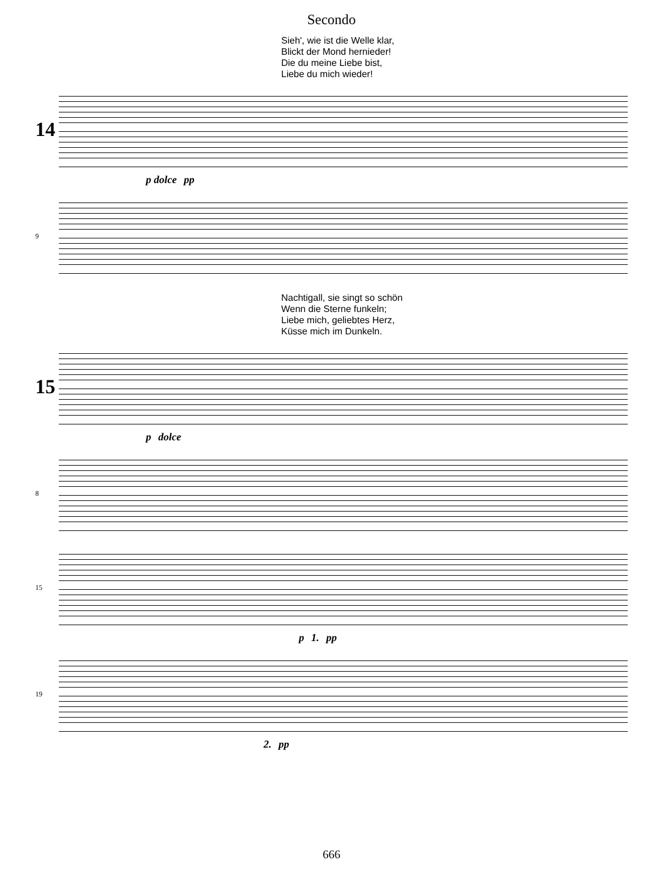Secondo
Sieh', wie ist die Welle klar,
Blickt der Mond hernieder!
Die du meine Liebe bist,
Liebe du mich wieder!
14
p dolce pp
9
Nachtigall, sie singt so schön
Wenn die Sterne funkeln;
Liebe mich, geliebtes Herz,
Küsse mich im Dunkeln.
15
p dolce
8
15
p 1. pp
19
2. pp
666